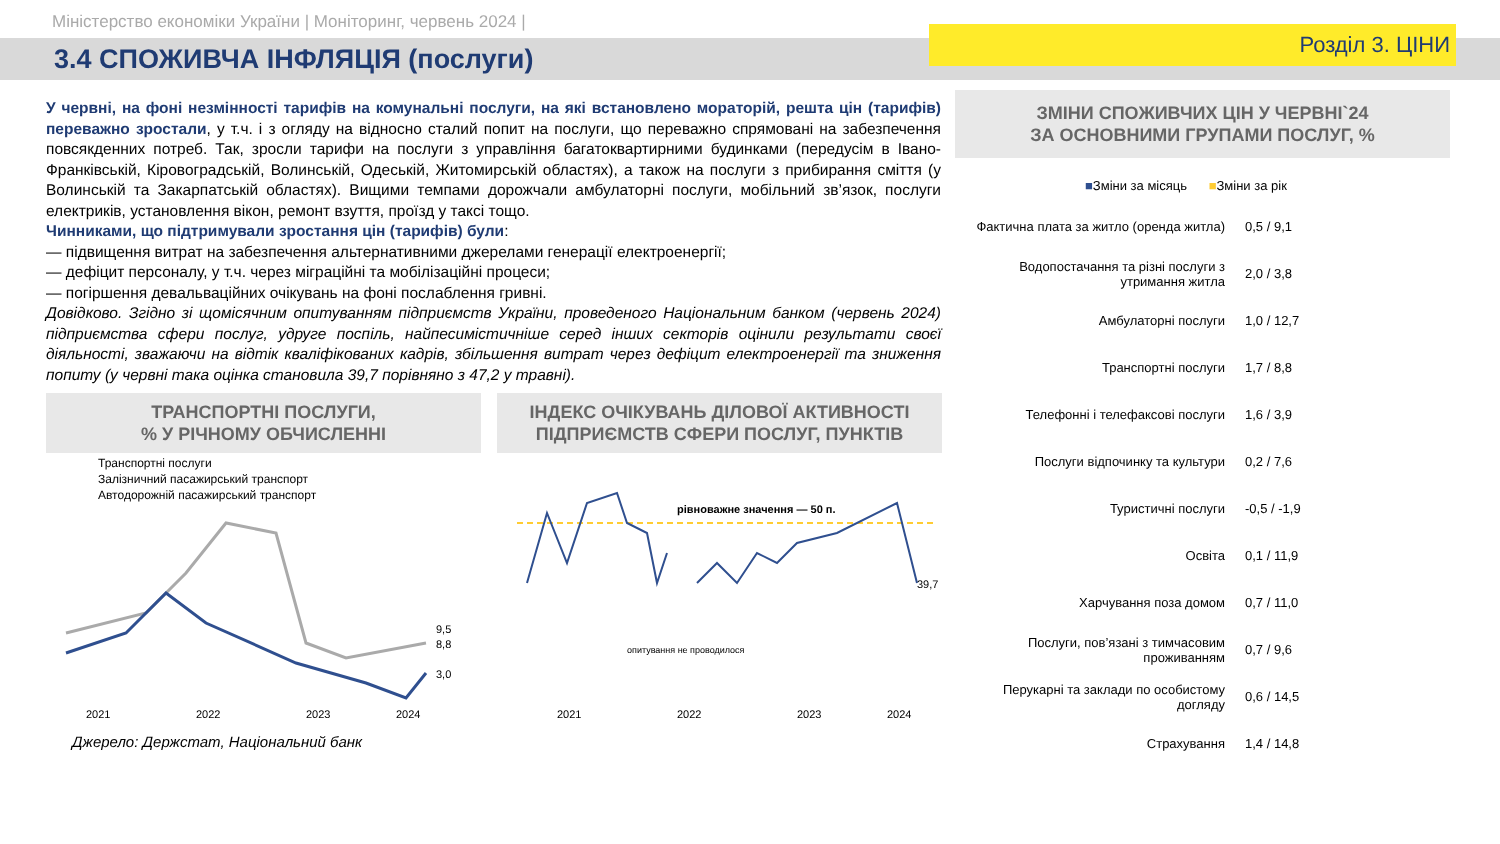Міністерство економіки України | Моніторинг, червень 2024 |
3.4 СПОЖИВЧА ІНФЛЯЦІЯ (послуги)
Розділ 3. ЦІНИ
У червні, на фоні незмінності тарифів на комунальні послуги, на які встановлено мораторій, решта цін (тарифів) переважно зростали, у т.ч. і з огляду на відносно сталий попит на послуги, що переважно спрямовані на забезпечення повсякденних потреб. Так, зросли тарифи на послуги з управління багатоквартирними будинками (передусім в Івано-Франківській, Кіровоградській, Волинській, Одеській, Житомирській областях), а також на послуги з прибирання сміття (у Волинській та Закарпатській областях). Вищими темпами дорожчали амбулаторні послуги, мобільний зв’язок, послуги електриків, установлення вікон, ремонт взуття, проїзд у таксі тощо.
Чинниками, що підтримували зростання цін (тарифів) були:
— підвищення витрат на забезпечення альтернативними джерелами генерації електроенергії;
— дефіцит персоналу, у т.ч. через міграційні та мобілізаційні процеси;
— погіршення девальваційних очікувань на фоні послаблення гривні.
Довідково. Згідно зі щомісячним опитуванням підприємств України, проведеного Національним банком (червень 2024) підприємства сфери послуг, удруге поспіль, найпесимістичніше серед інших секторів оцінили результати своєї діяльності, зважаючи на відтік кваліфікованих кадрів, збільшення витрат через дефіцит електроенергії та зниження попиту (у червні така оцінка становила 39,7 порівняно з 47,2 у травні).
ТРАНСПОРТНІ ПОСЛУГИ,
% У РІЧНОМУ ОБЧИСЛЕННІ
Транспортні послуги
Залізничний пасажирський транспорт
Автодорожній пасажирський транспорт
9,5
8,8
3,0
2021
2022
2023
2024
ІНДЕКС ОЧІКУВАНЬ ДІЛОВОЇ АКТИВНОСТІ ПІДПРИЄМСТВ СФЕРИ ПОСЛУГ, ПУНКТІВ
рівноважне значення — 50 п.
39,7
опитування не проводилося
2021
2022
2023
2024
Джерело: Держстат, Національний банк
ЗМІНИ СПОЖИВЧИХ ЦІН У ЧЕРВНІ`24
ЗА ОСНОВНИМИ ГРУПАМИ ПОСЛУГ, %
■Зміни за місяць ■Зміни за рік
Фактична плата за житло (оренда житла)
0,5 / 9,1
Водопостачання та різні послуги з утримання житла
2,0 / 3,8
Амбулаторні послуги
1,0 / 12,7
Транспортні послуги
1,7 / 8,8
Телефонні і телефаксові послуги
1,6 / 3,9
Послуги відпочинку та культури
0,2 / 7,6
Туристичні послуги
-0,5 / -1,9
Освіта
0,1 / 11,9
Харчування поза домом
0,7 / 11,0
Послуги, пов’язані з тимчасовим проживанням
0,7 / 9,6
Перукарні та заклади по особистому догляду
0,6 / 14,5
Страхування
1,4 / 14,8